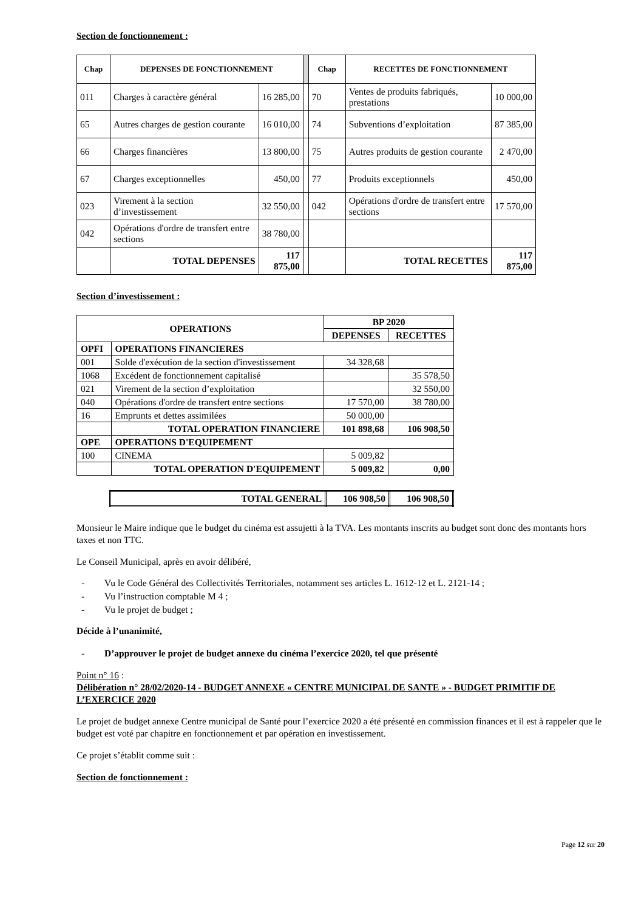Section de fonctionnement :
| Chap | DEPENSES DE FONCTIONNEMENT | | | Chap | RECETTES DE FONCTIONNEMENT | |
| 011 | Charges à caractère général | 16 285,00 | | 70 | Ventes de produits fabriqués, prestations | 10 000,00 |
| 65 | Autres charges de gestion courante | 16 010,00 | | 74 | Subventions d’exploitation | 87 385,00 |
| 66 | Charges financières | 13 800,00 | | 75 | Autres produits de gestion courante | 2 470,00 |
| 67 | Charges exceptionnelles | 450,00 | | 77 | Produits exceptionnels | 450,00 |
| 023 | Virement à la section d’investissement | 32 550,00 | | 042 | Opérations d'ordre de transfert entre sections | 17 570,00 |
| 042 | Opérations d'ordre de transfert entre sections | 38 780,00 | | | | |
| | TOTAL DEPENSES | 117 875,00 | | | TOTAL RECETTES | 117 875,00 |
Section d’investissement :
| OPERATIONS | | BP 2020 | |
| --- | --- | --- | --- |
| | | DEPENSES | RECETTES |
| OPFI | OPERATIONS FINANCIERES | | |
| 001 | Solde d'exécution de la section d'investissement | 34 328,68 | |
| 1068 | Excédent de fonctionnement capitalisé | | 35 578,50 |
| 021 | Virement de la section d’exploitation | | 32 550,00 |
| 040 | Opérations d'ordre de transfert entre sections | 17 570,00 | 38 780,00 |
| 16 | Emprunts et dettes assimilées | 50 000,00 | |
| | TOTAL OPERATION FINANCIERE | 101 898,68 | 106 908,50 |
| OPE | OPERATIONS D'EQUIPEMENT | | |
| 100 | CINEMA | 5 009,82 | |
| | TOTAL OPERATION D'EQUIPEMENT | 5 009,82 | 0,00 |
| TOTAL GENERAL | 106 908,50 | 106 908,50 |
Monsieur le Maire indique que le budget du cinéma est assujetti à la TVA. Les montants inscrits au budget sont donc des montants hors taxes et non TTC.
Le Conseil Municipal, après en avoir délibéré,
- Vu le Code Général des Collectivités Territoriales, notamment ses articles L. 1612-12 et L. 2121-14 ;
- Vu l’instruction comptable M 4 ;
- Vu le projet de budget ;
Décide à l’unanimité,
- D’approuver le projet de budget annexe du cinéma l’exercice 2020, tel que présenté
Point n° 16 :
Délibération n° 28/02/2020-14 - BUDGET ANNEXE « CENTRE MUNICIPAL DE SANTE » - BUDGET PRIMITIF DE L’EXERCICE 2020
Le projet de budget annexe Centre municipal de Santé pour l’exercice 2020 a été présenté en commission finances et il est à rappeler que le budget est voté par chapitre en fonctionnement et par opération en investissement.
Ce projet s’établit comme suit :
Section de fonctionnement :
Page 12 sur 20